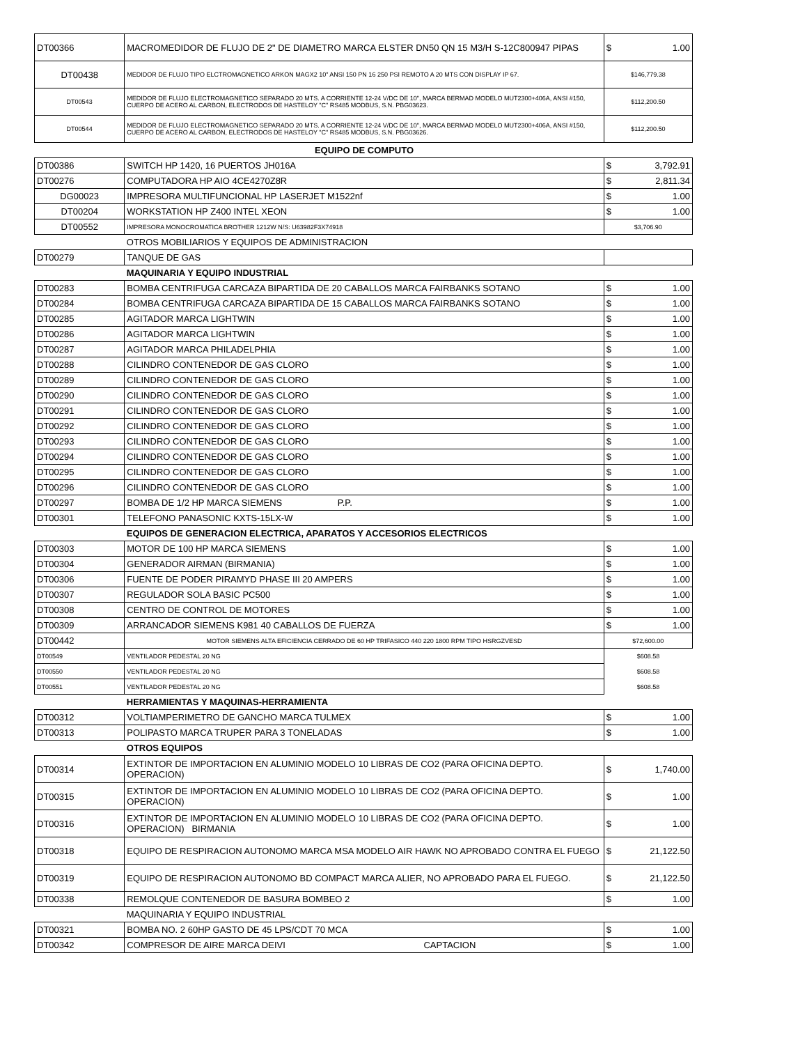| DT00366 | MACROMEDIDOR DE FLUJO DE 2" DE DIAMETRO MARCA ELSTER DN50 QN 15 M3/H S-12C800947 PIPAS | $ 1.00 |
| DT00438 | MEDIDOR DE FLUJO TIPO ELCTROMAGNETICO ARKON MAGX2 10" ANSI 150 PN 16 250 PSI REMOTO A 20 MTS CON DISPLAY IP 67. | $146,779.38 |
| DT00543 | MEDIDOR DE FLUJO ELECTROMAGNETICO SEPARADO 20 MTS. A CORRIENTE 12-24 V/DC DE 10", MARCA BERMAD MODELO MUT2300+406A, ANSI #150, CUERPO DE ACERO AL CARBON, ELECTRODOS DE HASTELOY "C" RS485 MODBUS, S.N. PBG03623. | $112,200.50 |
| DT00544 | MEDIDOR DE FLUJO ELECTROMAGNETICO SEPARADO 20 MTS. A CORRIENTE 12-24 V/DC DE 10", MARCA BERMAD MODELO MUT2300+406A, ANSI #150, CUERPO DE ACERO AL CARBON, ELECTRODOS DE HASTELOY "C" RS485 MODBUS, S.N. PBG03626. | $112,200.50 |
| | EQUIPO DE COMPUTO | |
| DT00386 | SWITCH HP 1420, 16 PUERTOS JH016A | $ 3,792.91 |
| DT00276 | COMPUTADORA HP AIO 4CE4270Z8R | $ 2,811.34 |
| DG00023 | IMPRESORA MULTIFUNCIONAL HP LASERJET M1522nf | $ 1.00 |
| DT00204 | WORKSTATION HP Z400 INTEL XEON | $ 1.00 |
| DT00552 | IMPRESORA MONOCROMATICA BROTHER 1212W N/S: U63982F3X74918 | $3,706.90 |
| | OTROS MOBILIARIOS Y EQUIPOS DE ADMINISTRACION | |
| DT00279 | TANQUE DE GAS | |
| | MAQUINARIA Y EQUIPO INDUSTRIAL | |
| DT00283 | BOMBA CENTRIFUGA CARCAZA BIPARTIDA DE 20 CABALLOS MARCA FAIRBANKS SOTANO | $ 1.00 |
| DT00284 | BOMBA CENTRIFUGA CARCAZA BIPARTIDA DE 15 CABALLOS MARCA FAIRBANKS SOTANO | $ 1.00 |
| DT00285 | AGITADOR MARCA LIGHTWIN | $ 1.00 |
| DT00286 | AGITADOR MARCA LIGHTWIN | $ 1.00 |
| DT00287 | AGITADOR MARCA PHILADELPHIA | $ 1.00 |
| DT00288 | CILINDRO CONTENEDOR DE GAS CLORO | $ 1.00 |
| DT00289 | CILINDRO CONTENEDOR DE GAS CLORO | $ 1.00 |
| DT00290 | CILINDRO CONTENEDOR DE GAS CLORO | $ 1.00 |
| DT00291 | CILINDRO CONTENEDOR DE GAS CLORO | $ 1.00 |
| DT00292 | CILINDRO CONTENEDOR DE GAS CLORO | $ 1.00 |
| DT00293 | CILINDRO CONTENEDOR DE GAS CLORO | $ 1.00 |
| DT00294 | CILINDRO CONTENEDOR DE GAS CLORO | $ 1.00 |
| DT00295 | CILINDRO CONTENEDOR DE GAS CLORO | $ 1.00 |
| DT00296 | CILINDRO CONTENEDOR DE GAS CLORO | $ 1.00 |
| DT00297 | BOMBA DE 1/2 HP MARCA SIEMENS P.P. | $ 1.00 |
| DT00301 | TELEFONO PANASONIC KXTS-15LX-W | $ 1.00 |
| | EQUIPOS DE GENERACION ELECTRICA, APARATOS Y ACCESORIOS ELECTRICOS | |
| DT00303 | MOTOR DE 100 HP MARCA SIEMENS | $ 1.00 |
| DT00304 | GENERADOR AIRMAN (BIRMANIA) | $ 1.00 |
| DT00306 | FUENTE DE PODER PIRAMYD PHASE III 20 AMPERS | $ 1.00 |
| DT00307 | REGULADOR SOLA BASIC PC500 | $ 1.00 |
| DT00308 | CENTRO DE CONTROL DE MOTORES | $ 1.00 |
| DT00309 | ARRANCADOR SIEMENS K981 40 CABALLOS DE FUERZA | $ 1.00 |
| DT00442 | MOTOR SIEMENS ALTA EFICIENCIA CERRADO DE 60 HP TRIFASICO 440 220 1800 RPM TIPO HSRGZVESD | $72,600.00 |
| DT00549 | VENTILADOR PEDESTAL 20 NG | $608.58 |
| DT00550 | VENTILADOR PEDESTAL 20 NG | $608.58 |
| DT00551 | VENTILADOR PEDESTAL 20 NG | $608.58 |
| | HERRAMIENTAS Y MAQUINAS-HERRAMIENTA | |
| DT00312 | VOLTIAMPERIMETRO DE GANCHO MARCA TULMEX | $ 1.00 |
| DT00313 | POLIPASTO MARCA TRUPER PARA 3 TONELADAS | $ 1.00 |
| | OTROS EQUIPOS | |
| DT00314 | EXTINTOR DE IMPORTACION EN ALUMINIO MODELO 10 LIBRAS DE CO2 (PARA OFICINA DEPTO. OPERACION) | $ 1,740.00 |
| DT00315 | EXTINTOR DE IMPORTACION EN ALUMINIO MODELO 10 LIBRAS DE CO2 (PARA OFICINA DEPTO. OPERACION) | $ 1.00 |
| DT00316 | EXTINTOR DE IMPORTACION EN ALUMINIO MODELO 10 LIBRAS DE CO2 (PARA OFICINA DEPTO. OPERACION) BIRMANIA | $ 1.00 |
| DT00318 | EQUIPO DE RESPIRACION AUTONOMO MARCA MSA MODELO AIR HAWK NO APROBADO CONTRA EL FUEGO | $ 21,122.50 |
| DT00319 | EQUIPO DE RESPIRACION AUTONOMO BD COMPACT MARCA ALIER, NO APROBADO PARA EL FUEGO. | $ 21,122.50 |
| DT00338 | REMOLQUE CONTENEDOR DE BASURA BOMBEO 2 | $ 1.00 |
| | MAQUINARIA Y EQUIPO INDUSTRIAL | |
| DT00321 | BOMBA NO. 2 60HP GASTO DE 45 LPS/CDT 70 MCA | $ 1.00 |
| DT00342 | COMPRESOR DE AIRE MARCA DEIVI CAPTACION | $ 1.00 |